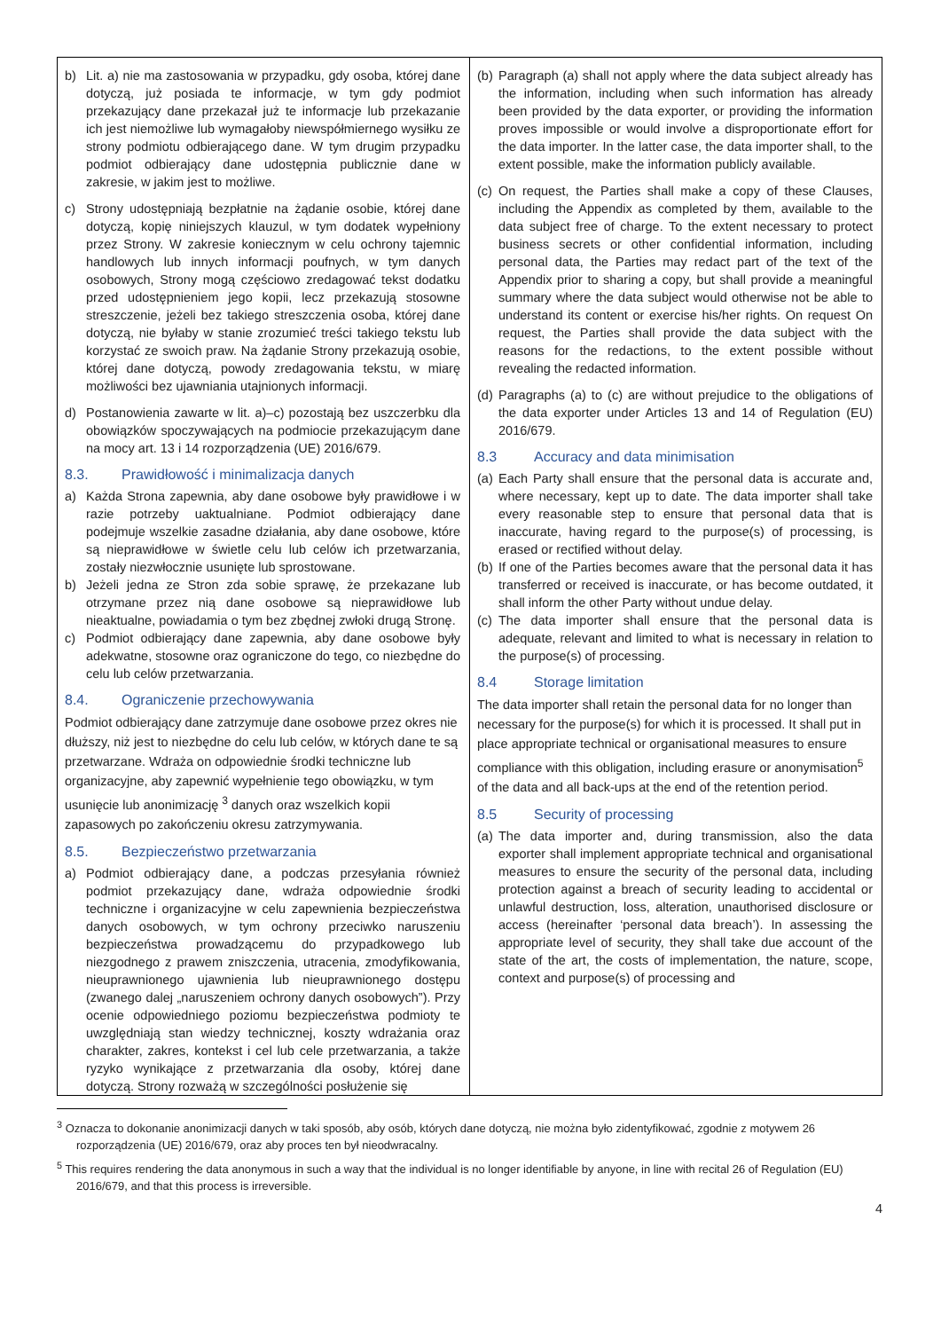| b) Lit. a) nie ma zastosowania w przypadku, gdy osoba, której dane dotyczą, już posiada te informacje, w tym gdy podmiot przekazujący dane przekazał już te informacje lub przekazanie ich jest niemożliwe lub wymagałoby niewspółmiernego wysiłku ze strony podmiotu odbierającego dane. W tym drugim przypadku podmiot odbierający dane udostępnia publicznie dane w zakresie, w jakim jest to możliwe. c) Strony udostępniają bezpłatnie na żądanie osobie, której dane dotyczą, kopię niniejszych klauzul, w tym dodatek wypełniony przez Strony. W zakresie koniecznym w celu ochrony tajemnic handlowych lub innych informacji poufnych, w tym danych osobowych, Strony mogą częściowo zredagować tekst dodatku przed udostępnieniem jego kopii, lecz przekazują stosowne streszczenie, jeżeli bez takiego streszczenia osoba, której dane dotyczą, nie byłaby w stanie zrozumieć treści takiego tekstu lub korzystać ze swoich praw. Na żądanie Strony przekazują osobie, której dane dotyczą, powody zredagowania tekstu, w miarę możliwości bez ujawniania utajnionych informacji. d) Postanowienia zawarte w lit. a)–c) pozostają bez uszczerbku dla obowiązków spoczywających na podmiocie przekazującym dane na mocy art. 13 i 14 rozporządzenia (UE) 2016/679. 8.3. Prawidłowość i minimalizacja danych a) Każda Strona zapewnia, aby dane osobowe były prawidłowe i w razie potrzeby uaktualniane. Podmiot odbierający dane podejmuje wszelkie zasadne działania, aby dane osobowe, które są nieprawidłowe w świetle celu lub celów ich przetwarzania, zostały niezwłocznie usunięte lub sprostowane. b) Jeżeli jedna ze Stron zda sobie sprawę, że przekazane lub otrzymane przez nią dane osobowe są nieprawidłowe lub nieaktualne, powiadamia o tym bez zbędnej zwłoki drugą Stronę. c) Podmiot odbierający dane zapewnia, aby dane osobowe były adekwatne, stosowne oraz ograniczone do tego, co niezbędne do celu lub celów przetwarzania. 8.4. Ograniczenie przechowywania Podmiot odbierający dane zatrzymuje dane osobowe przez okres nie dłuższy, niż jest to niezbędne do celu lub celów, w których dane te są przetwarzane. Wdraża on odpowiednie środki techniczne lub organizacyjne, aby zapewnić wypełnienie tego obowiązku, w tym usunięcie lub anonimizację <sup>3</sup> danych oraz wszelkich kopii zapasowych po zakończeniu okresu zatrzymywania. 8.5. Bezpieczeństwo przetwarzania a) Podmiot odbierający dane, a podczas przesyłania również podmiot przekazujący dane, wdraża odpowiednie środki techniczne i organizacyjne w celu zapewnienia bezpieczeństwa danych osobowych, w tym ochrony przeciwko naruszeniu bezpieczeństwa prowadzącemu do przypadkowego lub niezgodnego z prawem zniszczenia, utracenia, zmodyfikowania, nieuprawnionego ujawnienia lub nieuprawnionego dostępu (zwanego dalej „naruszeniem ochrony danych osobowych”). Przy ocenie odpowiedniego poziomu bezpieczeństwa podmioty te uwzględniają stan wiedzy technicznej, koszty wdrażania oraz charakter, zakres, kontekst i cel lub cele przetwarzania, a także ryzyko wynikające z przetwarzania dla osoby, której dane dotyczą. Strony rozważą w szczególności posłużenie się | (b) Paragraph (a) shall not apply where the data subject already has the information, including when such information has already been provided by the data exporter, or providing the information proves impossible or would involve a disproportionate effort for the data importer. In the latter case, the data importer shall, to the extent possible, make the information publicly available. (c) On request, the Parties shall make a copy of these Clauses, including the Appendix as completed by them, available to the data subject free of charge. To the extent necessary to protect business secrets or other confidential information, including personal data, the Parties may redact part of the text of the Appendix prior to sharing a copy, but shall provide a meaningful summary where the data subject would otherwise not be able to understand its content or exercise his/her rights. On request On request, the Parties shall provide the data subject with the reasons for the redactions, to the extent possible without revealing the redacted information. (d) Paragraphs (a) to (c) are without prejudice to the obligations of the data exporter under Articles 13 and 14 of Regulation (EU) 2016/679. 8.3 Accuracy and data minimisation (a) Each Party shall ensure that the personal data is accurate and, where necessary, kept up to date. The data importer shall take every reasonable step to ensure that personal data that is inaccurate, having regard to the purpose(s) of processing, is erased or rectified without delay. (b) If one of the Parties becomes aware that the personal data it has transferred or received is inaccurate, or has become outdated, it shall inform the other Party without undue delay. (c) The data importer shall ensure that the personal data is adequate, relevant and limited to what is necessary in relation to the purpose(s) of processing. 8.4 Storage limitation The data importer shall retain the personal data for no longer than necessary for the purpose(s) for which it is processed. It shall put in place appropriate technical or organisational measures to ensure compliance with this obligation, including erasure or anonymisation<sup>5</sup> of the data and all back-ups at the end of the retention period. 8.5 Security of processing (a) The data importer and, during transmission, also the data exporter shall implement appropriate technical and organisational measures to ensure the security of the personal data, including protection against a breach of security leading to accidental or unlawful destruction, loss, alteration, unauthorised disclosure or access (hereinafter ‘personal data breach’). In assessing the appropriate level of security, they shall take due account of the state of the art, the costs of implementation, the nature, scope, context and purpose(s) of processing and |
<sup>3</sup> Oznacza to dokonanie anonimizacji danych w taki sposób, aby osób, których dane dotyczą, nie można było zidentyfikować, zgodnie z motywem 26 rozporządzenia (UE) 2016/679, oraz aby proces ten był nieodwracalny.
<sup>5</sup> This requires rendering the data anonymous in such a way that the individual is no longer identifiable by anyone, in line with recital 26 of Regulation (EU) 2016/679, and that this process is irreversible.
4